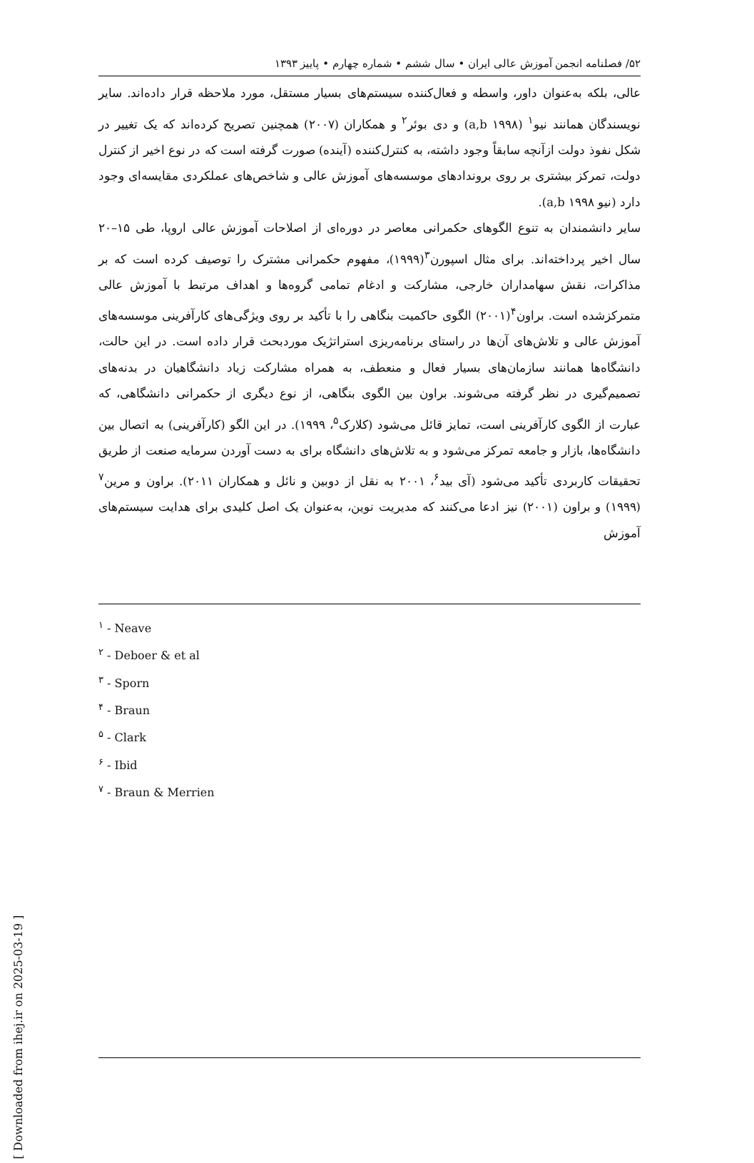۵۲/ فصلنامه انجمن آموزش عالی ایران • سال ششم • شماره چهارم • پاییز ۱۳۹۳
عالی، بلکه به‌عنوان داور، واسطه و فعال‌کننده سیستم‌های بسیار مستقل، مورد ملاحظه قرار داده‌اند. سایر نویسندگان همانند نیو<sup>۱</sup> (a,b ۱۹۹۸) و دی بوئر<sup>۲</sup> و همکاران (۲۰۰۷) همچنین تصریح کرده‌اند که یک تغییر در شکل نفوذ دولت ازآنچه سابقاً وجود داشته، به کنترل‌کننده (آینده) صورت گرفته است که در نوع اخیر از کنترل دولت، تمرکز بیشتری بر روی بروندادهای موسسه‌های آموزش عالی و شاخص‌های عملکردی مقایسه‌ای وجود دارد (نیو a,b ۱۹۹۸).
سایر دانشمندان به تنوع الگوهای حکمرانی معاصر در دوره‌ای از اصلاحات آموزش عالی اروپا، طی ۱۵–۲۰ سال اخیر پرداخته‌اند. برای مثال اسپورن<sup>۳</sup>(۱۹۹۹)، مفهوم حکمرانی مشترک را توصیف کرده است که بر مذاکرات، نقش سهامداران خارجی، مشارکت و ادغام تمامی گروه‌ها و اهداف مرتبط با آموزش عالی متمرکزشده است. براون<sup>۴</sup>(۲۰۰۱) الگوی حاکمیت بنگاهی را با تأکید بر روی ویژگی‌های کارآفرینی موسسه‌های آموزش عالی و تلاش‌های آن‌ها در راستای برنامه‌ریزی استراتژیک موردبحث قرار داده است. در این حالت، دانشگاه‌ها همانند سازمان‌های بسیار فعال و منعطف، به همراه مشارکت زیاد دانشگاهیان در بدنه‌های تصمیم‌گیری در نظر گرفته می‌شوند. براون بین الگوی بنگاهی، از نوع دیگری از حکمرانی دانشگاهی، که عبارت از الگوی کارآفرینی است، تمایز قائل می‌شود (کلارک<sup>۵</sup>، ۱۹۹۹). در این الگو (کارآفرینی) به اتصال بین دانشگاه‌ها، بازار و جامعه تمرکز می‌شود و به تلاش‌های دانشگاه برای به دست آوردن سرمایه صنعت از طریق تحقیقات کاربردی تأکید می‌شود (آی بید<sup>۶</sup>، ۲۰۰۱ به نقل از دوبین و نائل و همکاران ۲۰۱۱). براون و مرین<sup>۷</sup> (۱۹۹۹) و براون (۲۰۰۱) نیز ادعا می‌کنند که مدیریت نوین، به‌عنوان یک اصل کلیدی برای هدایت سیستم‌های آموزش
<sup>۱</sup> - Neave
<sup>۲</sup> - Deboer & et al
<sup>۳</sup> - Sporn
<sup>۴</sup> - Braun
<sup>۵</sup> - Clark
<sup>۶</sup> - Ibid
<sup>۷</sup> - Braun & Merrien
[ Downloaded from ihej.ir on 2025-03-19 ]